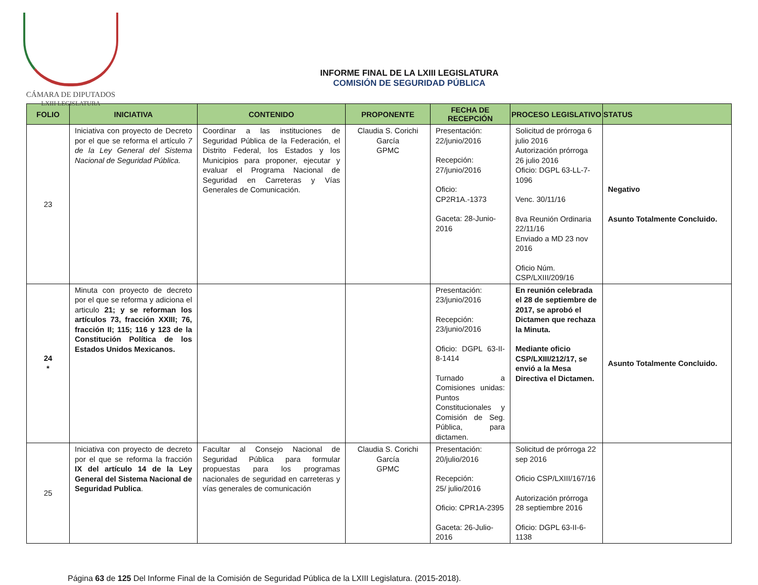CÁMARA DE DIPUTADOS
LXIII LEGISLATURA
INFORME FINAL DE LA LXIII LEGISLATURA
COMISIÓN DE SEGURIDAD PÚBLICA
| FOLIO | INICIATIVA | CONTENIDO | PROPONENTE | FECHA DE RECEPCIÓN | PROCESO LEGISLATIVO | STATUS |
| --- | --- | --- | --- | --- | --- | --- |
| 23 | Iniciativa con proyecto de Decreto por el que se reforma el artículo 7 de la Ley General del Sistema Nacional de Seguridad Pública. | Coordinar a las instituciones de Seguridad Pública de la Federación, el Distrito Federal, los Estados y los Municipios para proponer, ejecutar y evaluar el Programa Nacional de Seguridad en Carreteras y Vías Generales de Comunicación. | Claudia S. Corichi García GPMC | Presentación: 22/junio/2016 Recepción: 27/junio/2016 Oficio: CP2R1A.-1373 Gaceta: 28-Junio-2016 | Solicitud de prórroga 6 julio 2016 Autorización prórroga 26 julio 2016 Oficio: DGPL 63-LL-7-1096 Venc. 30/11/16 8va Reunión Ordinaria 22/11/16 Enviado a MD 23 nov 2016 Oficio Núm. CSP/LXIII/209/16 | Negativo Asunto Totalmente Concluido. |
| 24 * | Minuta con proyecto de decreto por el que se reforma y adiciona el articulo 21; y se reforman los artículos 73, fracción XXIII; 76, fracción II; 115; 116 y 123 de la Constitución Política de los Estados Unidos Mexicanos. | | | Presentación: 23/junio/2016 Recepción: 23/junio/2016 Oficio: DGPL 63-II-8-1414 Turnado a Comisiones unidas: Puntos Constitucionales y Comisión de Seg. Pública, para dictamen. | En reunión celebrada el 28 de septiembre de 2017, se aprobó el Dictamen que rechaza la Minuta. Mediante oficio CSP/LXIII/212/17, se envió a la Mesa Directiva el Dictamen. | Asunto Totalmente Concluido. |
| 25 | Iniciativa con proyecto de decreto por el que se reforma la fracción IX del artículo 14 de la Ley General del Sistema Nacional de Seguridad Publica . | Facultar al Consejo Nacional de Seguridad Pública para formular propuestas para los programas nacionales de seguridad en carreteras y vías generales de comunicación | Claudia S. Corichi García GPMC | Presentación: 20/julio/2016 Recepción: 25/ julio/2016 Oficio: CPR1A-2395 Gaceta: 26-Julio-2016 | Solicitud de prórroga 22 sep 2016 Oficio CSP/LXIII/167/16 Autorización prórroga 28 septiembre 2016 Oficio: DGPL 63-II-6-1138 | |
Página 63 de 125 Del Informe Final de la Comisión de Seguridad Pública de la LXIII Legislatura. (2015-2018).